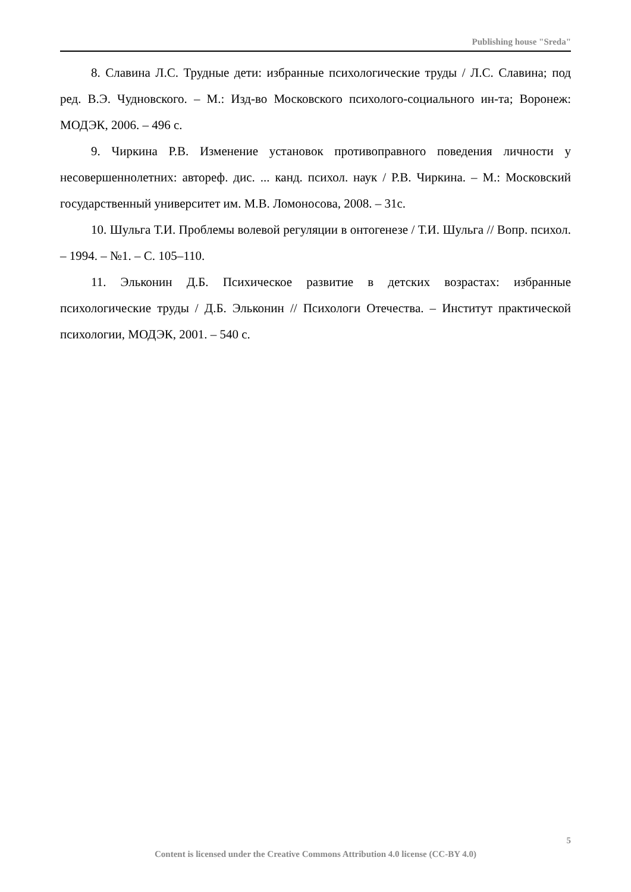Publishing house "Sreda"
8. Славина Л.С. Трудные дети: избранные психологические труды / Л.С. Славина; под ред. В.Э. Чудновского. – М.: Изд-во Московского психолого-социального ин-та; Воронеж: МОДЭК, 2006. – 496 с.
9. Чиркина Р.В. Изменение установок противоправного поведения личности у несовершеннолетних: автореф. дис. ... канд. психол. наук / Р.В. Чиркина. – М.: Московский государственный университет им. М.В. Ломоносова, 2008. – 31с.
10. Шульга Т.И. Проблемы волевой регуляции в онтогенезе / Т.И. Шульга // Вопр. психол. – 1994. – №1. – С. 105–110.
11. Эльконин Д.Б. Психическое развитие в детских возрастах: избранные психологические труды / Д.Б. Эльконин // Психологи Отечества. – Институт практической психологии, МОДЭК, 2001. – 540 с.
5
Content is licensed under the Creative Commons Attribution 4.0 license (CC-BY 4.0)